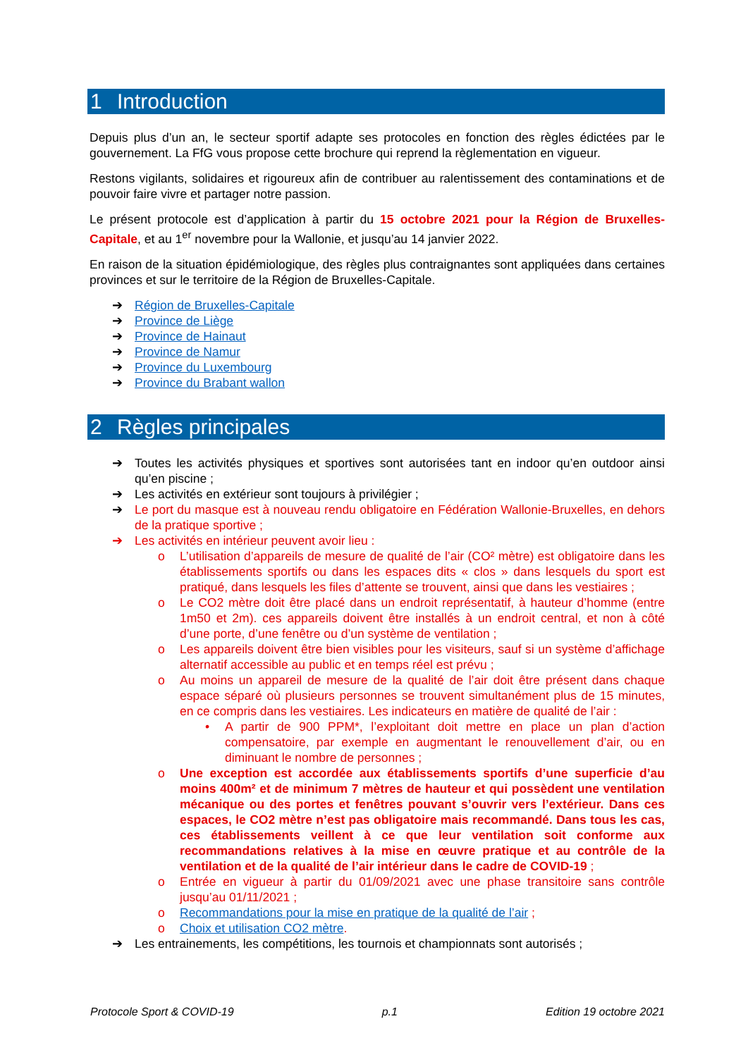1 Introduction
Depuis plus d’un an, le secteur sportif adapte ses protocoles en fonction des règles édictées par le gouvernement. La FfG vous propose cette brochure qui reprend la règlementation en vigueur.
Restons vigilants, solidaires et rigoureux afin de contribuer au ralentissement des contaminations et de pouvoir faire vivre et partager notre passion.
Le présent protocole est d’application à partir du 15 octobre 2021 pour la Région de Bruxelles-Capitale, et au 1<sup>er</sup> novembre pour la Wallonie, et jusqu’au 14 janvier 2022.
En raison de la situation épidémiologique, des règles plus contraignantes sont appliquées dans certaines provinces et sur le territoire de la Région de Bruxelles-Capitale.
➔ Région de Bruxelles-Capitale
➔ Province de Liège
➔ Province de Hainaut
➔ Province de Namur
➔ Province du Luxembourg
➔ Province du Brabant wallon
2 Règles principales
➔ Toutes les activités physiques et sportives sont autorisées tant en indoor qu’en outdoor ainsi qu’en piscine ;
➔ Les activités en extérieur sont toujours à privilégier ;
➔ Le port du masque est à nouveau rendu obligatoire en Fédération Wallonie-Bruxelles, en dehors de la pratique sportive ;
➔ Les activités en intérieur peuvent avoir lieu :
o L’utilisation d’appareils de mesure de qualité de l’air (CO² mètre) est obligatoire dans les établissements sportifs ou dans les espaces dits « clos » dans lesquels du sport est pratiqué, dans lesquels les files d’attente se trouvent, ainsi que dans les vestiaires ;
o Le CO2 mètre doit être placé dans un endroit représentatif, à hauteur d’homme (entre 1m50 et 2m). ces appareils doivent être installés à un endroit central, et non à côté d’une porte, d’une fenêtre ou d’un système de ventilation ;
o Les appareils doivent être bien visibles pour les visiteurs, sauf si un système d’affichage alternatif accessible au public et en temps réel est prévu ;
o Au moins un appareil de mesure de la qualité de l’air doit être présent dans chaque espace séparé où plusieurs personnes se trouvent simultanément plus de 15 minutes, en ce compris dans les vestiaires. Les indicateurs en matière de qualité de l’air :
• A partir de 900 PPM*, l’exploitant doit mettre en place un plan d’action compensatoire, par exemple en augmentant le renouvellement d’air, ou en diminuant le nombre de personnes ;
o Une exception est accordée aux établissements sportifs d’une superficie d’au moins 400m² et de minimum 7 mètres de hauteur et qui possèdent une ventilation mécanique ou des portes et fenêtres pouvant s’ouvrir vers l’extérieur. Dans ces espaces, le CO2 mètre n’est pas obligatoire mais recommandé. Dans tous les cas, ces établissements veillent à ce que leur ventilation soit conforme aux recommandations relatives à la mise en œuvre pratique et au contrôle de la ventilation et de la qualité de l’air intérieur dans le cadre de COVID-19 ;
o Entrée en vigueur à partir du 01/09/2021 avec une phase transitoire sans contrôle jusqu’au 01/11/2021 ;
o Recommandations pour la mise en pratique de la qualité de l’air ;
o Choix et utilisation CO2 mètre.
➔ Les entrainements, les compétitions, les tournois et championnats sont autorisés ;
Protocole Sport & COVID-19 p.1 Edition 19 octobre 2021